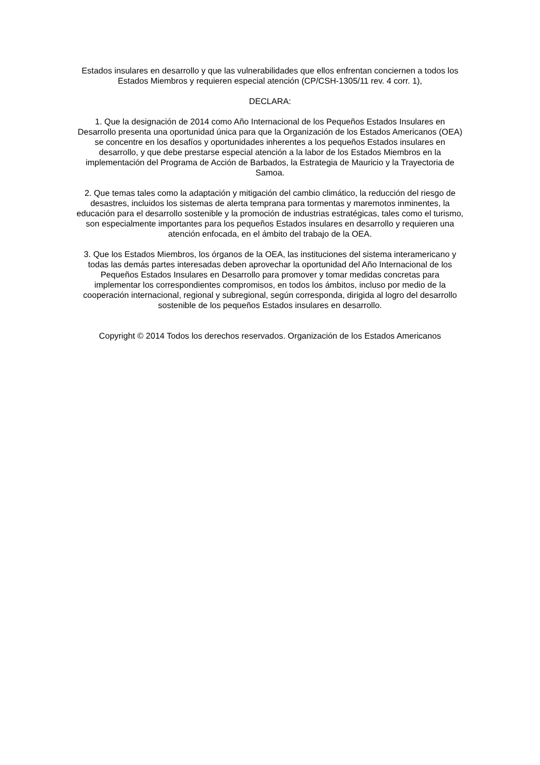Estados insulares en desarrollo y que las vulnerabilidades que ellos enfrentan conciernen a todos los Estados Miembros y requieren especial atención (CP/CSH-1305/11 rev. 4 corr. 1),
DECLARA:
1. Que la designación de 2014 como Año Internacional de los Pequeños Estados Insulares en Desarrollo presenta una oportunidad única para que la Organización de los Estados Americanos (OEA) se concentre en los desafíos y oportunidades inherentes a los pequeños Estados insulares en desarrollo, y que debe prestarse especial atención a la labor de los Estados Miembros en la implementación del Programa de Acción de Barbados, la Estrategia de Mauricio y la Trayectoria de Samoa.
2. Que temas tales como la adaptación y mitigación del cambio climático, la reducción del riesgo de desastres, incluidos los sistemas de alerta temprana para tormentas y maremotos inminentes, la educación para el desarrollo sostenible y la promoción de industrias estratégicas, tales como el turismo, son especialmente importantes para los pequeños Estados insulares en desarrollo y requieren una atención enfocada, en el ámbito del trabajo de la OEA.
3. Que los Estados Miembros, los órganos de la OEA, las instituciones del sistema interamericano y todas las demás partes interesadas deben aprovechar la oportunidad del Año Internacional de los Pequeños Estados Insulares en Desarrollo para promover y tomar medidas concretas para implementar los correspondientes compromisos, en todos los ámbitos, incluso por medio de la cooperación internacional, regional y subregional, según corresponda, dirigida al logro del desarrollo sostenible de los pequeños Estados insulares en desarrollo.
Copyright © 2014 Todos los derechos reservados. Organización de los Estados Americanos